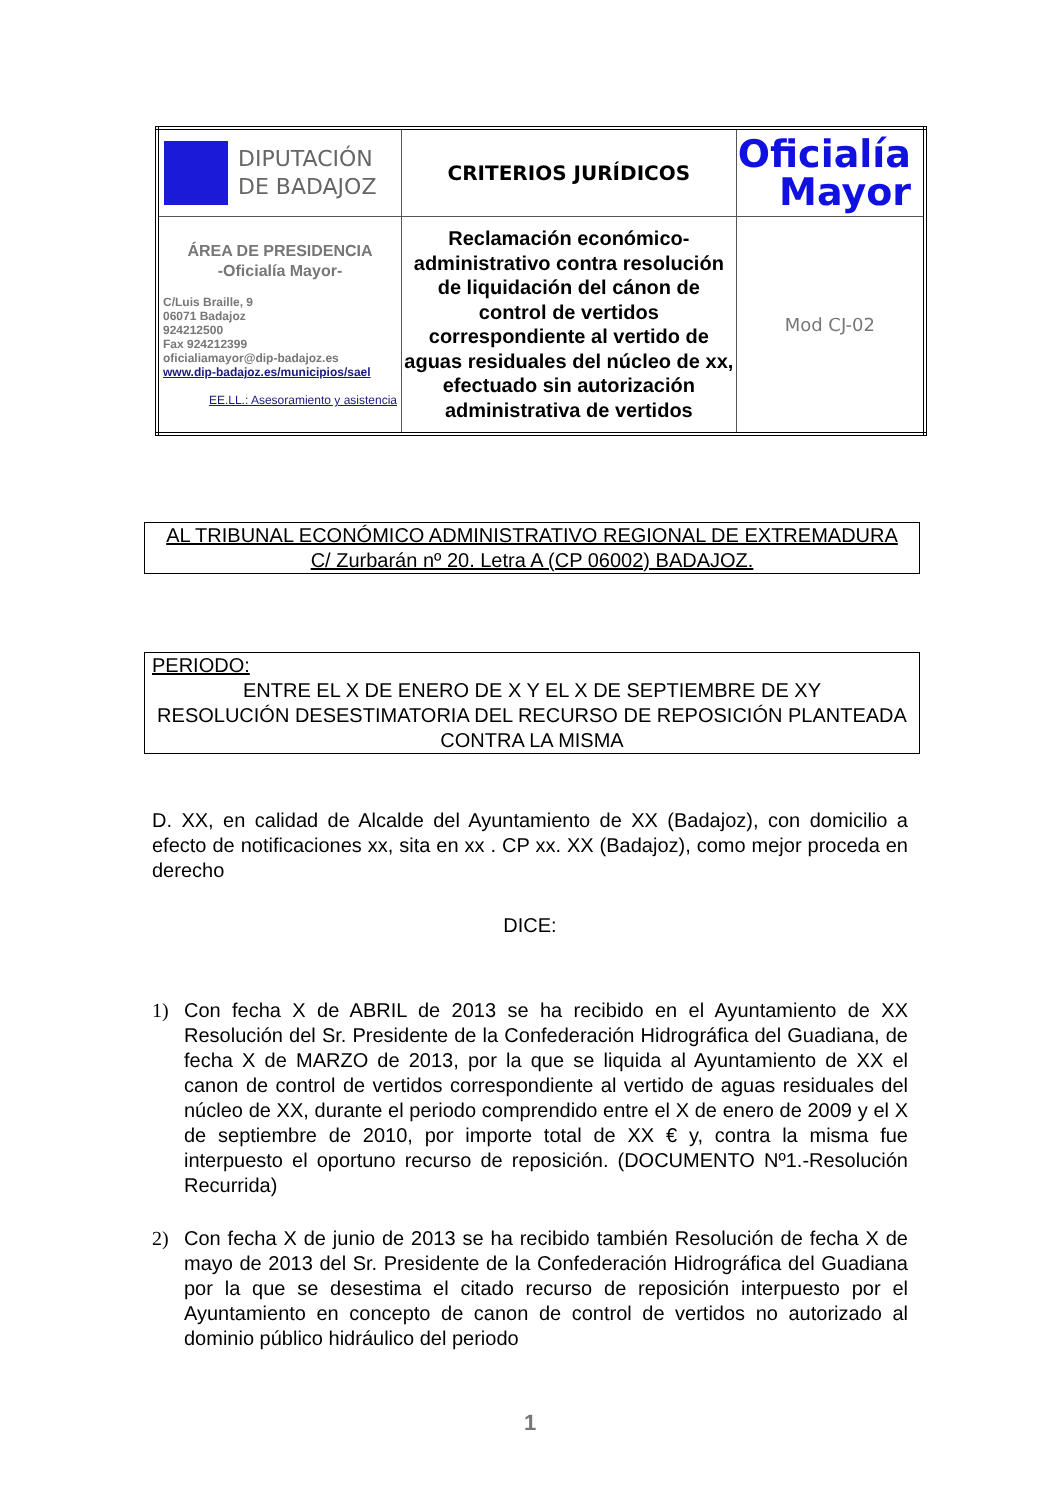| DIPUTACIÓN DE BADAJOZ | CRITERIOS JURÍDICOS | Oficialía Mayor |
| ÁREA DE PRESIDENCIA -Oficialía Mayor- C/Luis Braille, 9 06071 Badajoz 924212500 Fax 924212399 oficialiamayor@dip-badajoz.es www.dip-badajoz.es/municipios/sael EE.LL.: Asesoramiento y asistencia | Reclamación económico-administrativo contra resolución de liquidación del cánon de control de vertidos correspondiente al vertido de aguas residuales del núcleo de xx, efectuado sin autorización administrativa de vertidos | Mod CJ-02 |
AL TRIBUNAL ECONÓMICO ADMINISTRATIVO REGIONAL DE EXTREMADURA
C/ Zurbarán nº 20. Letra A (CP 06002) BADAJOZ.
PERIODO:
ENTRE EL X DE ENERO DE X Y EL X DE SEPTIEMBRE DE XY
RESOLUCIÓN DESESTIMATORIA DEL RECURSO DE REPOSICIÓN PLANTEADA CONTRA LA MISMA
D. XX, en calidad de Alcalde del Ayuntamiento de XX (Badajoz), con domicilio a efecto de notificaciones xx, sita en xx . CP xx. XX (Badajoz), como mejor proceda en derecho
DICE:
1) Con fecha X de ABRIL de 2013 se ha recibido en el Ayuntamiento de XX Resolución del Sr. Presidente de la Confederación Hidrográfica del Guadiana, de fecha X de MARZO de 2013, por la que se liquida al Ayuntamiento de XX el canon de control de vertidos correspondiente al vertido de aguas residuales del núcleo de XX, durante el periodo comprendido entre el X de enero de 2009 y el X de septiembre de 2010, por importe total de XX € y, contra la misma fue interpuesto el oportuno recurso de reposición. (DOCUMENTO Nº1.-Resolución Recurrida)
2) Con fecha X de junio de 2013 se ha recibido también Resolución de fecha X de mayo de 2013 del Sr. Presidente de la Confederación Hidrográfica del Guadiana por la que se desestima el citado recurso de reposición interpuesto por el Ayuntamiento en concepto de canon de control de vertidos no autorizado al dominio público hidráulico del periodo
1